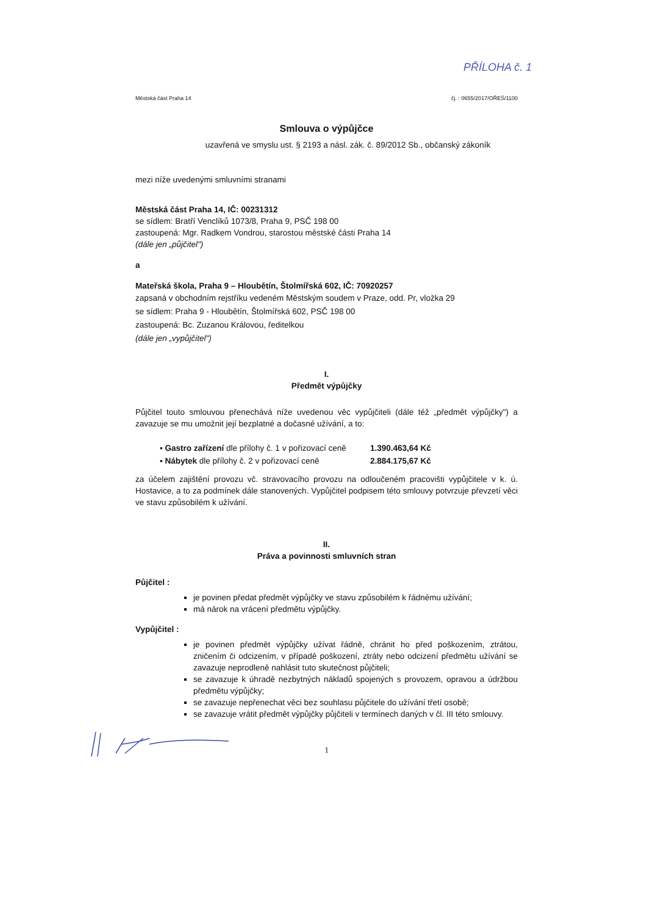PŘÍLOHA č. 1
Městská část Praha 14 čj. : 0655/2017/OŘEŠ/1100
Smlouva o výpůjčce
uzavřená ve smyslu ust. § 2193 a násl. zák. č. 89/2012 Sb., občanský zákoník
mezi níže uvedenými smluvními stranami
Městská část Praha 14, IČ: 00231312
se sídlem: Bratří Venclíků 1073/8, Praha 9, PSČ 198 00
zastoupená: Mgr. Radkem Vondrou, starostou městské části Praha 14
(dále jen „půjčitel")
a
Mateřská škola, Praha 9 – Hloubětín, Štolmířská 602, IČ: 70920257
zapsaná v obchodním rejstříku vedeném Městským soudem v Praze, odd. Pr, vložka 29
se sídlem: Praha 9 - Hloubětín, Štolmířská 602, PSČ 198 00
zastoupená: Bc. Zuzanou Královou, ředitelkou
(dále jen „vypůjčitel")
I.
Předmět výpůjčky
Půjčitel touto smlouvou přenechává níže uvedenou věc vypůjčiteli (dále též „předmět výpůjčky") a zavazuje se mu umožnit její bezplatné a dočasné užívání, a to:
▪ Gastro zařízení dle přílohy č. 1 v pořizovací ceně 1.390.463,64 Kč
▪ Nábytek dle přílohy č. 2 v pořizovací ceně 2.884.175,67 Kč
za účelem zajištění provozu vč. stravovacího provozu na odloučeném pracovišti vypůjčitele v k. ú. Hostavice, a to za podmínek dále stanovených. Vypůjčitel podpisem této smlouvy potvrzuje převzetí věci ve stavu způsobilém k užívání.
II.
Práva a povinnosti smluvních stran
Půjčitel :
je povinen předat předmět výpůjčky ve stavu způsobilém k řádnému užívání;
má nárok na vrácení předmětu výpůjčky.
Vypůjčitel :
je povinen předmět výpůjčky užívat řádně, chránit ho před poškozením, ztrátou, zničením či odcizením, v případě poškození, ztráty nebo odcizení předmětu užívání se zavazuje neprodleně nahlásit tuto skutečnost půjčiteli;
se zavazuje k úhradě nezbytných nákladů spojených s provozem, opravou a údržbou předmětu výpůjčky;
se zavazuje nepřenechat věci bez souhlasu půjčitele do užívání třetí osobě;
se zavazuje vrátit předmět výpůjčky půjčiteli v termínech daných v čl. III této smlouvy.
1